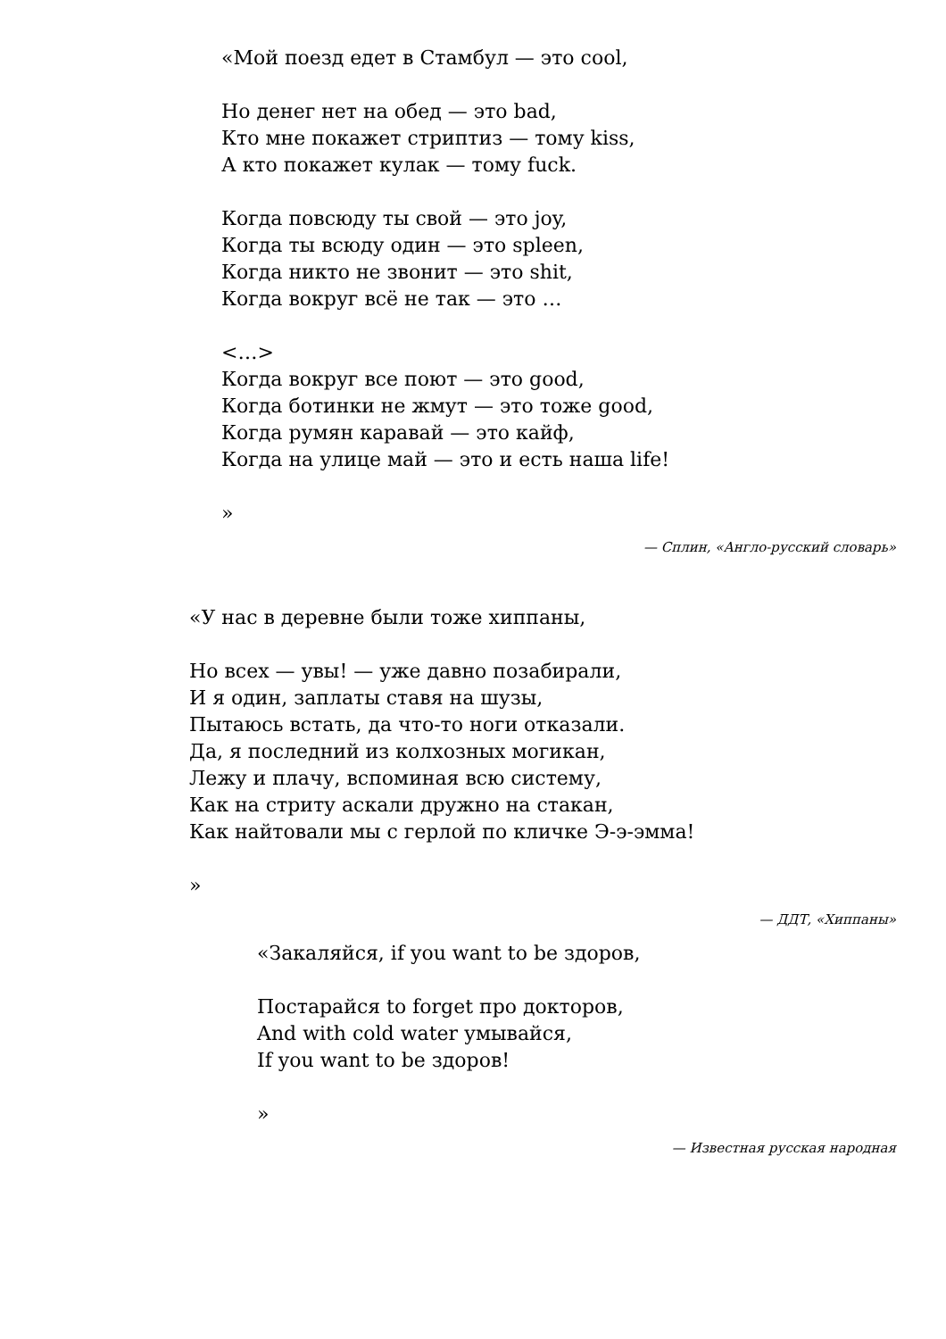«Мой поезд едет в Стамбул — это cool,
Но денег нет на обед — это bad,
Кто мне покажет стриптиз — тому kiss,
А кто покажет кулак — тому fuck.
Когда повсюду ты свой — это joy,
Когда ты всюду один — это spleen,
Когда никто не звонит — это shit,
Когда вокруг всё не так — это …
<…>
Когда вокруг все поют — это good,
Когда ботинки не жмут — это тоже good,
Когда румян каравай — это кайф,
Когда на улице май — это и есть наша life!
»
— Сплин, «Англо-русский словарь»
«У нас в деревне были тоже хиппаны,
Но всех — увы! — уже давно позабирали,
И я один, заплаты ставя на шузы,
Пытаюсь встать, да что-то ноги отказали.
Да, я последний из колхозных могикан,
Лежу и плачу, вспоминая всю систему,
Как на стриту аскали дружно на стакан,
Как найтовали мы с герлой по кличке Э-э-эмма!
»
— ДДТ, «Хиппаны»
«Закаляйся, if you want to be здоров,
Постарайся to forget про докторов,
And with cold water умывайся,
If you want to be здоров!
»
— Известная русская народная